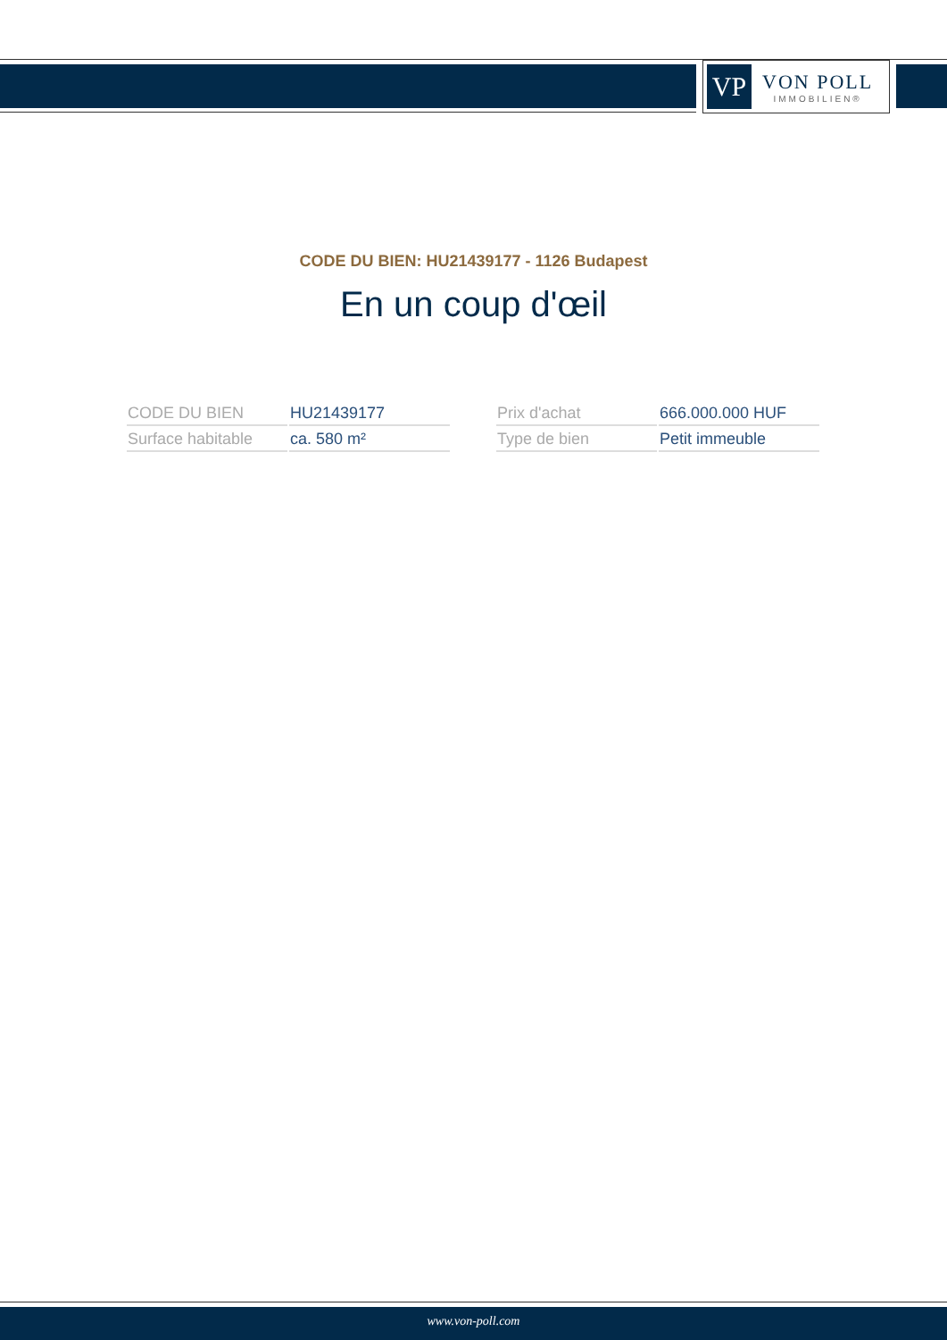VP
VON POLL
IMMOBILIEN®
CODE DU BIEN: HU21439177 - 1126 Budapest
En un coup d'œil
| CODE DU BIEN | HU21439177 |
| Surface habitable | ca. 580 m² |
| Prix d'achat | 666.000.000 HUF |
| Type de bien | Petit immeuble |
www.von-poll.com